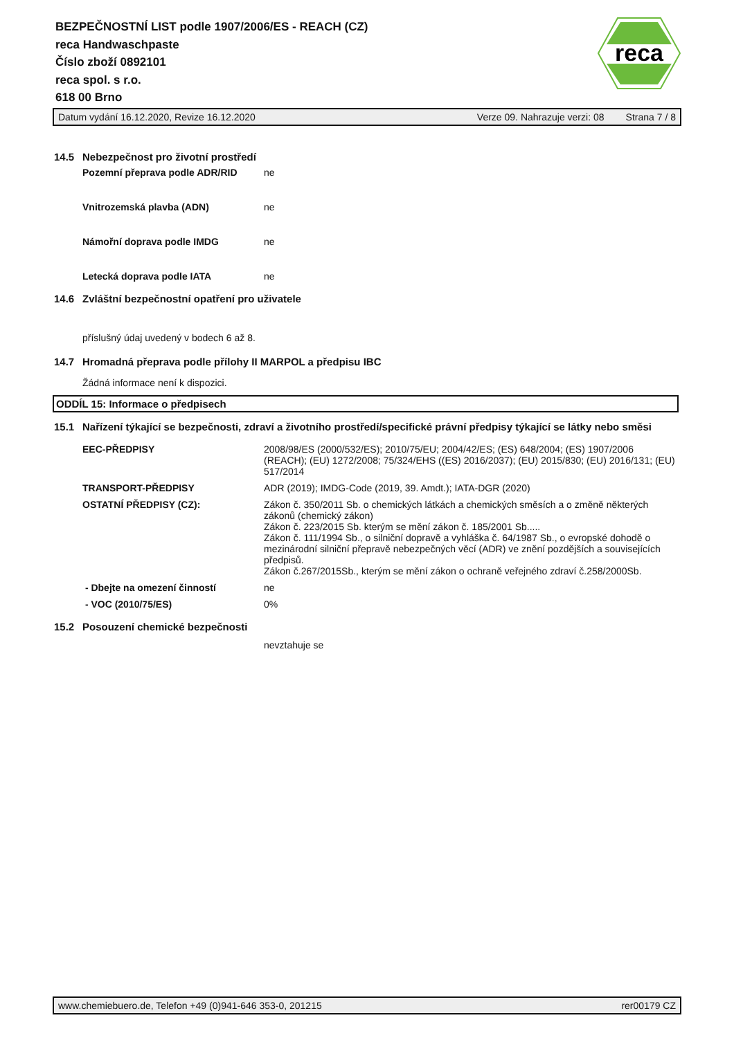BEZPEČNOSTNÍ LIST podle 1907/2006/ES - REACH (CZ)
reca Handwaschpaste
Číslo zboží 0892101
reca spol. s r.o.
618 00 Brno
reca
Datum vydání 16.12.2020, Revize 16.12.2020 Verze 09. Nahrazuje verzi: 08 Strana 7 / 8
14.5 Nebezpečnost pro životní prostředí
Pozemní přeprava podle ADR/RID ne
Vnitrozemská plavba (ADN) ne
Námořní doprava podle IMDG ne
Letecká doprava podle IATA ne
14.6 Zvláštní bezpečnostní opatření pro uživatele
příslušný údaj uvedený v bodech 6 až 8.
14.7 Hromadná přeprava podle přílohy II MARPOL a předpisu IBC
Žádná informace není k dispozici.
ODDÍL 15: Informace o předpisech
15.1 Nařízení týkající se bezpečnosti, zdraví a životního prostředí/specifické právní předpisy týkající se látky nebo směsi
EEC-PŘEDPISY 2008/98/ES (2000/532/ES); 2010/75/EU; 2004/42/ES; (ES) 648/2004; (ES) 1907/2006 (REACH); (EU) 1272/2008; 75/324/EHS ((ES) 2016/2037); (EU) 2015/830; (EU) 2016/131; (EU) 517/2014
TRANSPORT-PŘEDPISY ADR (2019); IMDG-Code (2019, 39. Amdt.); IATA-DGR (2020)
OSTATNÍ PŘEDPISY (CZ): Zákon č. 350/2011 Sb. o chemických látkách a chemických směsích a o změně některých zákonů (chemický zákon)
Zákon č. 223/2015 Sb. kterým se mění zákon č. 185/2001 Sb.....
Zákon č. 111/1994 Sb., o silniční dopravě a vyhláška č. 64/1987 Sb., o evropské dohodě o mezinárodní silniční přepravě nebezpečných věcí (ADR) ve znění pozdějších a souvisejících předpisů.
Zákon č.267/2015Sb., kterým se mění zákon o ochraně veřejného zdraví č.258/2000Sb.
- Dbejte na omezení činností ne
- VOC (2010/75/ES) 0%
15.2 Posouzení chemické bezpečnosti
nevztahuje se
www.chemiebuero.de, Telefon +49 (0)941-646 353-0, 201215 rer00179 CZ